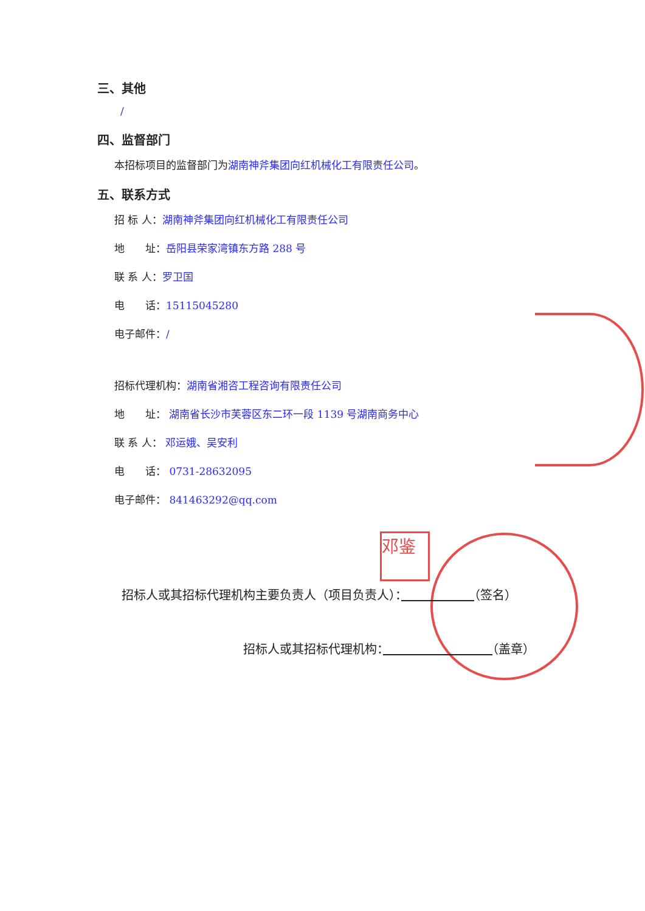邓鉴
三、其他
/
四、监督部门
本招标项目的监督部门为湖南神斧集团向红机械化工有限责任公司。
五、联系方式
招 标 人：湖南神斧集团向红机械化工有限责任公司
地　　址：岳阳县荣家湾镇东方路 288 号
联 系 人：罗卫国
电　　话：15115045280
电子邮件：/
招标代理机构：湖南省湘咨工程咨询有限责任公司
地　　址： 湖南省长沙市芙蓉区东二环一段 1139 号湖南商务中心
联 系 人： 邓运娥、吴安利
电　　话： 0731-28632095
电子邮件： 841463292@qq.com
招标人或其招标代理机构主要负责人（项目负责人）：　　　　　　 （签名）
招标人或其招标代理机构：　　　　　　　　　 （盖章）